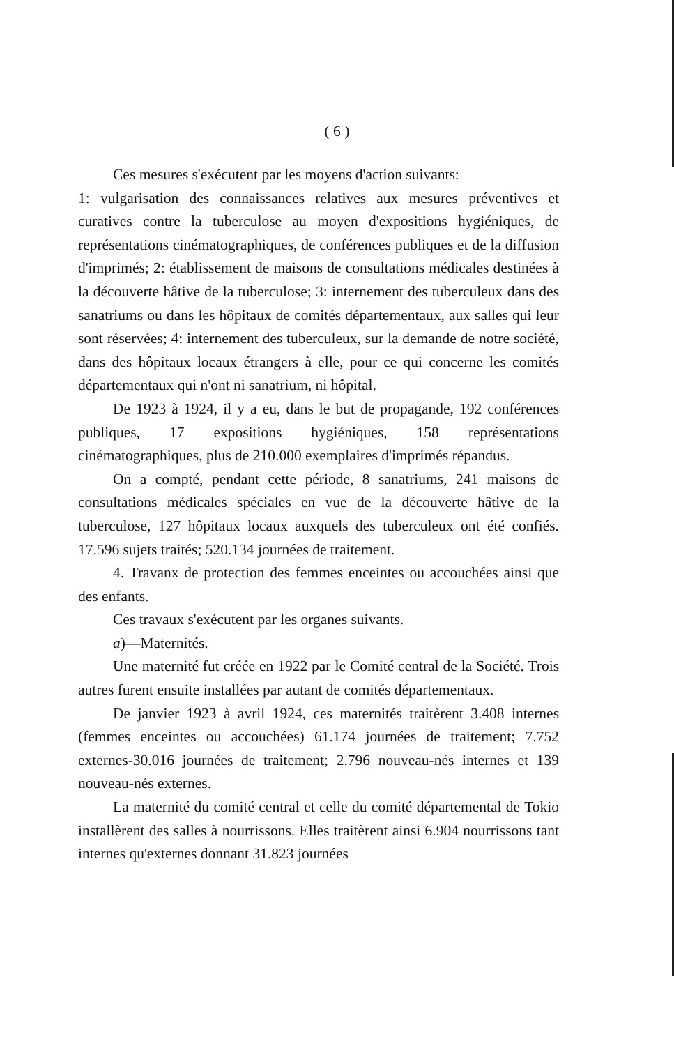( 6 )
Ces mesures s'exécutent par les moyens d'action suivants:
1: vulgarisation des connaissances relatives aux mesures préventives et curatives contre la tuberculose au moyen d'expositions hygiéniques, de représentations cinématographiques, de conférences publiques et de la diffusion d'imprimés; 2: établissement de maisons de consultations médicales destinées à la découverte hâtive de la tuberculose; 3: internement des tuberculeux dans des sanatriums ou dans les hôpitaux de comités départementaux, aux salles qui leur sont réservées; 4: internement des tuberculeux, sur la demande de notre société, dans des hôpitaux locaux étrangers à elle, pour ce qui concerne les comités départementaux qui n'ont ni sanatrium, ni hôpital.
De 1923 à 1924, il y a eu, dans le but de propagande, 192 conférences publiques, 17 expositions hygiéniques, 158 représentations cinématographiques, plus de 210.000 exemplaires d'imprimés répandus.
On a compté, pendant cette période, 8 sanatriums, 241 maisons de consultations médicales spéciales en vue de la découverte hâtive de la tuberculose, 127 hôpitaux locaux auxquels des tuberculeux ont été confiés. 17.596 sujets traités; 520.134 journées de traitement.
4. Travanx de protection des femmes enceintes ou accouchées ainsi que des enfants.
Ces travaux s'exécutent par les organes suivants.
a)—Maternités.
Une maternité fut créée en 1922 par le Comité central de la Société. Trois autres furent ensuite installées par autant de comités départementaux.
De janvier 1923 à avril 1924, ces maternités traitèrent 3.408 internes (femmes enceintes ou accouchées) 61.174 journées de traitement; 7.752 externes-30.016 journées de traitement; 2.796 nouveau-nés internes et 139 nouveau-nés externes.
La maternité du comité central et celle du comité départemental de Tokio installèrent des salles à nourrissons. Elles traitèrent ainsi 6.904 nourrissons tant internes qu'externes donnant 31.823 journées